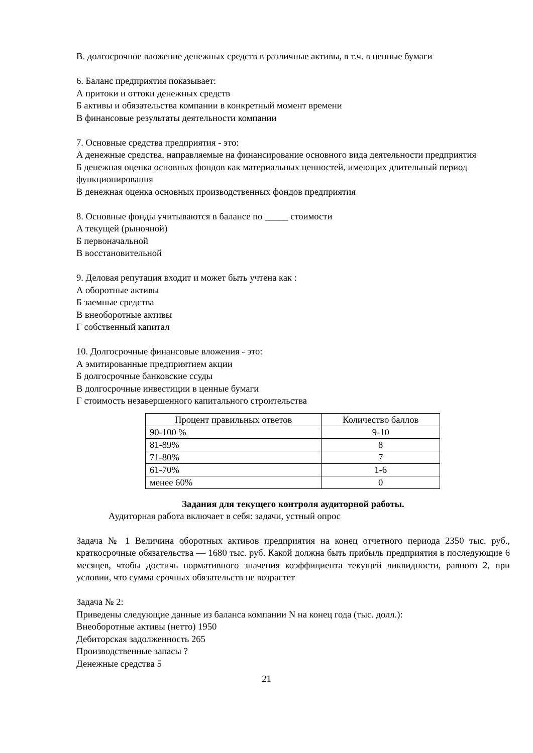В. долгосрочное вложение денежных средств в различные активы, в т.ч. в ценные бумаги
6. Баланс предприятия показывает:
А притоки и оттоки денежных средств
Б активы и обязательства компании в конкретный момент времени
В финансовые результаты деятельности компании
7. Основные средства предприятия - это:
А денежные средства, направляемые на финансирование основного вида деятельности предприятия
Б денежная оценка основных фондов как материальных ценностей, имеющих длительный период функционирования
В денежная оценка основных производственных фондов предприятия
8. Основные фонды учитываются в балансе по _____ стоимости
А текущей (рыночной)
Б первоначальной
В восстановительной
9. Деловая репутация входит и может быть учтена как :
А оборотные активы
Б заемные средства
В внеоборотные активы
Г собственный капитал
10. Долгосрочные финансовые вложения - это:
А эмитированные предприятием акции
Б долгосрочные банковские ссуды
В долгосрочные инвестиции в ценные бумаги
Г стоимость незавершенного капитального строительства
| Процент правильных ответов | Количество баллов |
| 90-100 % | 9-10 |
| 81-89% | 8 |
| 71-80% | 7 |
| 61-70% | 1-6 |
| менее 60% | 0 |
Задания для текущего контроля аудиторной работы.
Аудиторная работа включает в себя: задачи, устный опрос
Задача № 1 Величина оборотных активов предприятия на конец отчетного периода 2350 тыс. руб., краткосрочные обязательства — 1680 тыс. руб. Какой должна быть прибыль предприятия в последующие 6 месяцев, чтобы достичь нормативного значения коэффициента текущей ликвидности, равного 2, при условии, что сумма срочных обязательств не возрастет
Задача № 2:
Приведены следующие данные из баланса компании N на конец года (тыс. долл.):
Внеоборотные активы (нетто) 1950
Дебиторская задолженность 265
Производственные запасы ?
Денежные средства 5
21